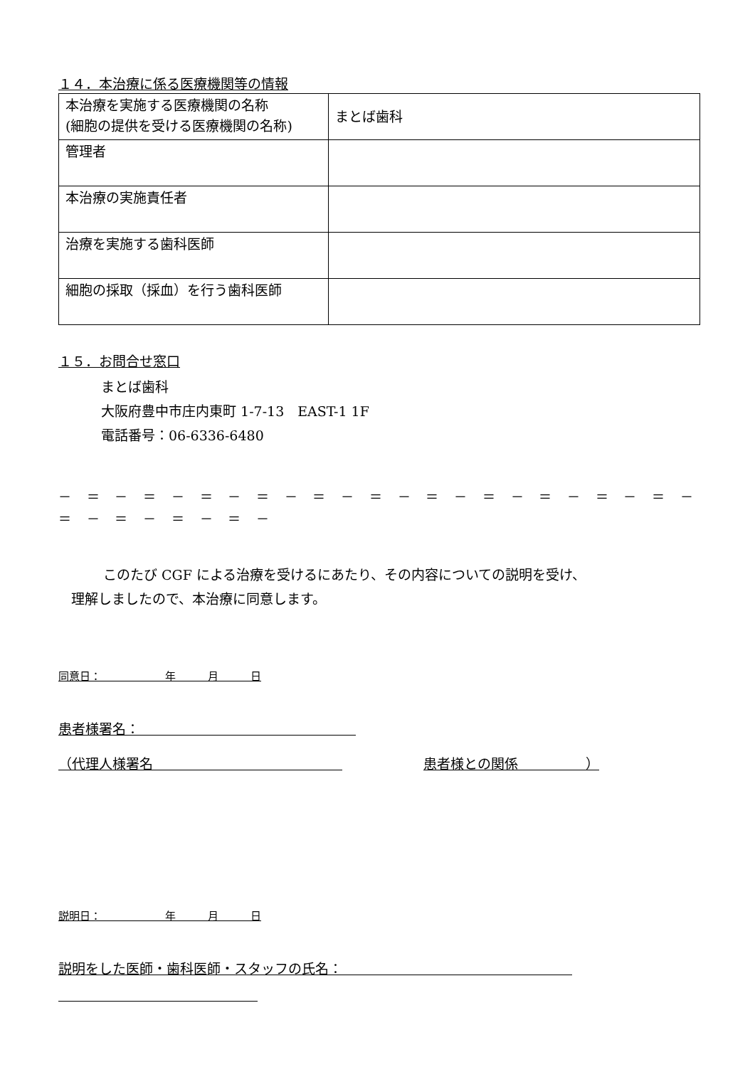１４．本治療に係る医療機関等の情報
| 本治療を実施する医療機関の名称 (細胞の提供を受ける医療機関の名称) | まとば歯科 |
| 管理者 | |
| 本治療の実施責任者 | |
| 治療を実施する歯科医師 | |
| 細胞の採取（採血）を行う歯科医師 | |
１５．お問合せ窓口
まとば歯科
大阪府豊中市庄内東町 1-7-13　EAST-1 1F
電話番号：06-6336-6480
－ ＝ － ＝ － ＝ － ＝ － ＝ － ＝ － ＝ － ＝ － ＝ － ＝ － ＝ － ＝ － ＝ － ＝ － ＝ －
このたび CGF による治療を受けるにあたり、その内容についての説明を受け、
理解しましたので、本治療に同意します。
同意日：　　　　　　年　　　月　　　日
患者様署名：　　　　　　　　　　　　　　　　
（代理人様署名　　　　　　　　　　　　　　　　　　　　患者様との関係　　　　　）
説明日：　　　　　　年　　　月　　　日
説明をした医師・歯科医師・スタッフの氏名：